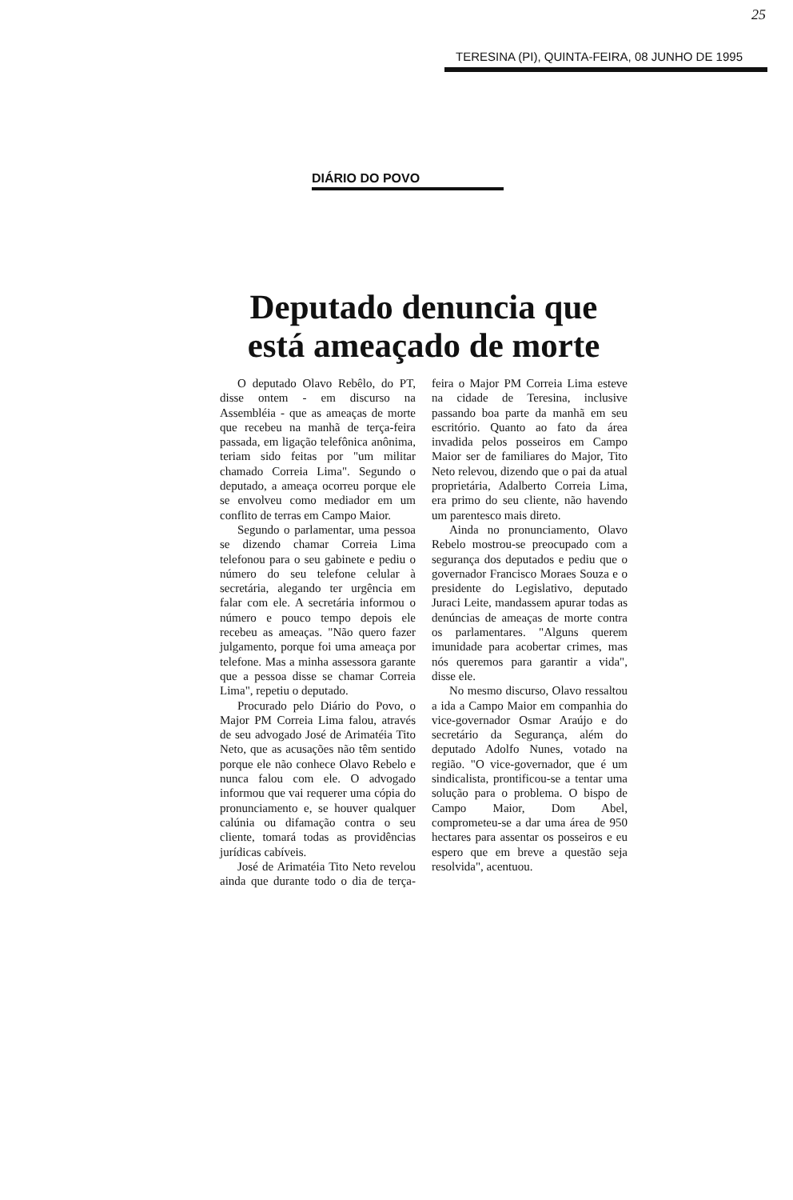25
TERESINA (PI), QUINTA-FEIRA, 08 JUNHO DE 1995
DIÁRIO DO POVO
Deputado denuncia que está ameaçado de morte
O deputado Olavo Rebêlo, do PT, disse ontem - em discurso na Assembléia - que as ameaças de morte que recebeu na manhã de terça-feira passada, em ligação telefônica anônima, teriam sido feitas por "um militar chamado Correia Lima". Segundo o deputado, a ameaça ocorreu porque ele se envolveu como mediador em um conflito de terras em Campo Maior.
Segundo o parlamentar, uma pessoa se dizendo chamar Correia Lima telefonou para o seu gabinete e pediu o número do seu telefone celular à secretária, alegando ter urgência em falar com ele. A secretária informou o número e pouco tempo depois ele recebeu as ameaças. "Não quero fazer julgamento, porque foi uma ameaça por telefone. Mas a minha assessora garante que a pessoa disse se chamar Correia Lima", repetiu o deputado.
Procurado pelo Diário do Povo, o Major PM Correia Lima falou, através de seu advogado José de Arimatéia Tito Neto, que as acusações não têm sentido porque ele não conhece Olavo Rebelo e nunca falou com ele. O advogado informou que vai requerer uma cópia do pronunciamento e, se houver qualquer calúnia ou difamação contra o seu cliente, tomará todas as providências jurídicas cabíveis.
José de Arimatéia Tito Neto revelou ainda que durante todo o dia de terça-feira o Major PM Correia Lima esteve na cidade de Teresina, inclusive passando boa parte da manhã em seu escritório. Quanto ao fato da área invadida pelos posseiros em Campo Maior ser de familiares do Major, Tito Neto relevou, dizendo que o pai da atual proprietária, Adalberto Correia Lima, era primo do seu cliente, não havendo um parentesco mais direto.
Ainda no pronunciamento, Olavo Rebelo mostrou-se preocupado com a segurança dos deputados e pediu que o governador Francisco Moraes Souza e o presidente do Legislativo, deputado Juraci Leite, mandassem apurar todas as denúncias de ameaças de morte contra os parlamentares. "Alguns querem imunidade para acobertar crimes, mas nós queremos para garantir a vida", disse ele.
No mesmo discurso, Olavo ressaltou a ida a Campo Maior em companhia do vice-governador Osmar Araújo e do secretário da Segurança, além do deputado Adolfo Nunes, votado na região. "O vice-governador, que é um sindicalista, prontificou-se a tentar uma solução para o problema. O bispo de Campo Maior, Dom Abel, comprometeu-se a dar uma área de 950 hectares para assentar os posseiros e eu espero que em breve a questão seja resolvida", acentuou.